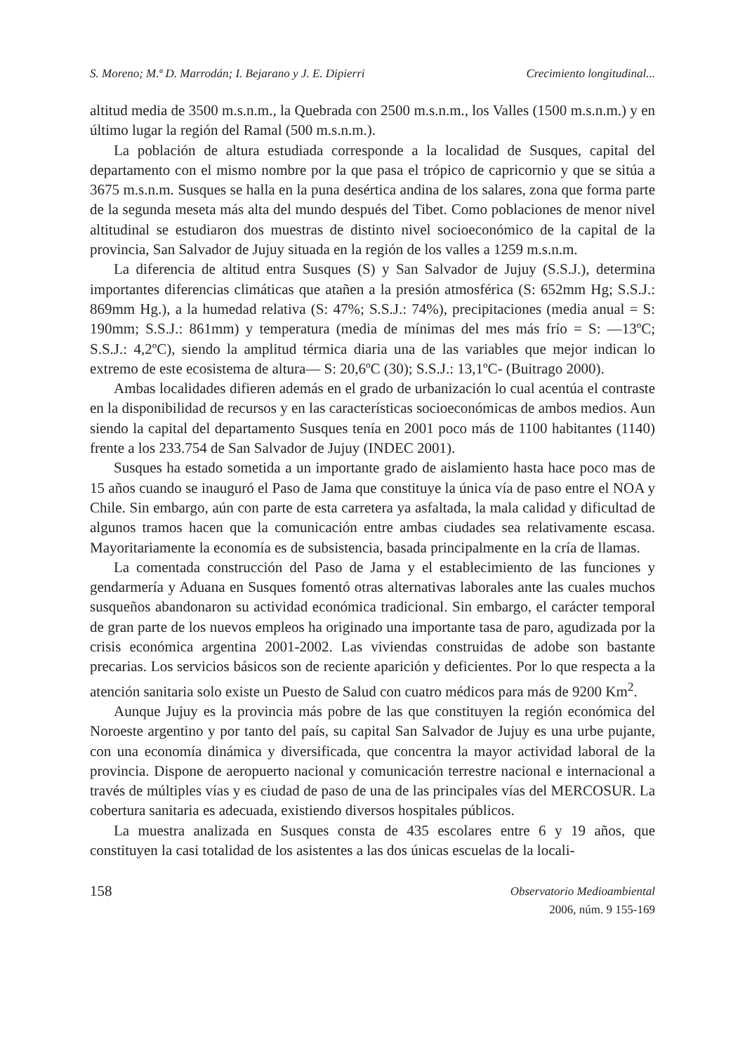S. Moreno; M.ª D. Marrodán; I. Bejarano y J. E. Dipierri Crecimiento longitudinal...
altitud media de 3500 m.s.n.m., la Quebrada con 2500 m.s.n.m., los Valles (1500 m.s.n.m.) y en último lugar la región del Ramal (500 m.s.n.m.).
La población de altura estudiada corresponde a la localidad de Susques, capital del departamento con el mismo nombre por la que pasa el trópico de capricornio y que se sitúa a 3675 m.s.n.m. Susques se halla en la puna desértica andina de los salares, zona que forma parte de la segunda meseta más alta del mundo después del Tibet. Como poblaciones de menor nivel altitudinal se estudiaron dos muestras de distinto nivel socioeconómico de la capital de la provincia, San Salvador de Jujuy situada en la región de los valles a 1259 m.s.n.m.
La diferencia de altitud entra Susques (S) y San Salvador de Jujuy (S.S.J.), determina importantes diferencias climáticas que atañen a la presión atmosférica (S: 652mm Hg; S.S.J.: 869mm Hg.), a la humedad relativa (S: 47%; S.S.J.: 74%), precipitaciones (media anual = S: 190mm; S.S.J.: 861mm) y temperatura (media de mínimas del mes más frío = S: —13ºC; S.S.J.: 4,2ºC), siendo la amplitud térmica diaria una de las variables que mejor indican lo extremo de este ecosistema de altura— S: 20,6ºC (30); S.S.J.: 13,1ºC- (Buitrago 2000).
Ambas localidades difieren además en el grado de urbanización lo cual acentúa el contraste en la disponibilidad de recursos y en las características socioeconómicas de ambos medios. Aun siendo la capital del departamento Susques tenía en 2001 poco más de 1100 habitantes (1140) frente a los 233.754 de San Salvador de Jujuy (INDEC 2001).
Susques ha estado sometida a un importante grado de aislamiento hasta hace poco mas de 15 años cuando se inauguró el Paso de Jama que constituye la única vía de paso entre el NOA y Chile. Sin embargo, aún con parte de esta carretera ya asfaltada, la mala calidad y dificultad de algunos tramos hacen que la comunicación entre ambas ciudades sea relativamente escasa. Mayoritariamente la economía es de subsistencia, basada principalmente en la cría de llamas.
La comentada construcción del Paso de Jama y el establecimiento de las funciones y gendarmería y Aduana en Susques fomentó otras alternativas laborales ante las cuales muchos susqueños abandonaron su actividad económica tradicional. Sin embargo, el carácter temporal de gran parte de los nuevos empleos ha originado una importante tasa de paro, agudizada por la crisis económica argentina 2001-2002. Las viviendas construidas de adobe son bastante precarias. Los servicios básicos son de reciente aparición y deficientes. Por lo que respecta a la atención sanitaria solo existe un Puesto de Salud con cuatro médicos para más de 9200 Km<sup>2</sup>.
Aunque Jujuy es la provincia más pobre de las que constituyen la región económica del Noroeste argentino y por tanto del país, su capital San Salvador de Jujuy es una urbe pujante, con una economía dinámica y diversificada, que concentra la mayor actividad laboral de la provincia. Dispone de aeropuerto nacional y comunicación terrestre nacional e internacional a través de múltiples vías y es ciudad de paso de una de las principales vías del MERCOSUR. La cobertura sanitaria es adecuada, existiendo diversos hospitales públicos.
La muestra analizada en Susques consta de 435 escolares entre 6 y 19 años, que constituyen la casi totalidad de los asistentes a las dos únicas escuelas de la locali-
158
Observatorio Medioambiental
2006, núm. 9 155-169